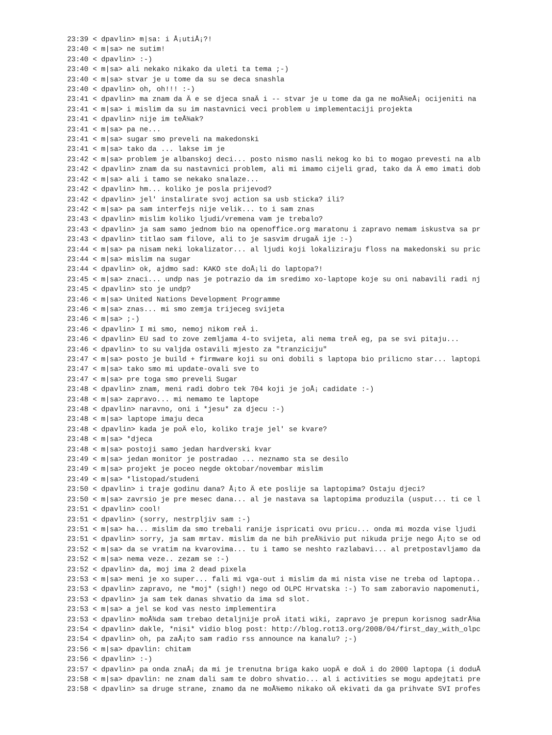23:39 < dpavlin> m|sa: i Å¡utiÅ¡?!
23:40 < m|sa> ne sutim!
23:40 < dpavlin> :-)
23:40 < m|sa> ali nekako nikako da uleti ta tema ;-)
23:40 < m|sa> stvar je u tome da su se deca snashla
23:40 < dpavlin> oh, oh!!! :-)
23:41 < dpavlin> ma znam da Ä e se djeca snaÄ i -- stvar je u tome da ga ne moÅ¾eÅ¡ ocijeniti na
23:41 < m|sa> i mislim da su im nastavnici veci problem u implementaciji projekta
23:41 < dpavlin> nije im teÅ¾ak?
23:41 < m|sa> pa ne...
23:41 < m|sa> sugar smo preveli na makedonski
23:41 < m|sa> tako da ... lakse im je
23:42 < m|sa> problem je albanskoj deci... posto nismo nasli nekog ko bi to mogao prevesti na alb
23:42 < dpavlin> znam da su nastavnici problem, ali mi imamo cijeli grad, tako da Ä emo imati dob
23:42 < m|sa> ali i tamo se nekako snalaze...
23:42 < dpavlin> hm... koliko je posla prijevod?
23:42 < dpavlin> jel' instalirate svoj action sa usb sticka? ili?
23:42 < m|sa> pa sam interfejs nije velik... to i sam znas
23:43 < dpavlin> mislim koliko ljudi/vremena vam je trebalo?
23:43 < dpavlin> ja sam samo jednom bio na openoffice.org maratonu i zapravo nemam iskustva sa pr
23:43 < dpavlin> titlao sam filove, ali to je sasvim drugaÄ ije :-)
23:44 < m|sa> pa nisam neki lokalizator... al ljudi koji lokaliziraju floss na makedonski su pric
23:44 < m|sa> mislim na sugar
23:44 < dpavlin> ok, ajdmo sad: KAKO ste doÅ¡li do laptopa?!
23:45 < m|sa> znaci... undp nas je potrazio da im sredimo xo-laptope koje su oni nabavili radi nj
23:45 < dpavlin> sto je undp?
23:46 < m|sa> United Nations Development Programme
23:46 < m|sa> znas... mi smo zemja trijeceg svijeta
23:46 < m|sa> ;-)
23:46 < dpavlin> I mi smo, nemoj nikom reÄ i.
23:46 < dpavlin> EU sad to zove zemljama 4-to svijeta, ali nema treÄ eg, pa se svi pitaju...
23:46 < dpavlin> to su valjda ostavili mjesto za "tranziciju"
23:47 < m|sa> posto je build + firmware koji su oni dobili s laptopa bio prilicno star... laptopi
23:47 < m|sa> tako smo mi update-ovali sve to
23:47 < m|sa> pre toga smo preveli Sugar
23:48 < dpavlin> znam, meni radi dobro tek 704 koji je joÅ¡ cadidate :-)
23:48 < m|sa> zapravo... mi nemamo te laptope
23:48 < dpavlin> naravno, oni i *jesu* za djecu :-)
23:48 < m|sa> laptope imaju deca
23:48 < dpavlin> kada je poÄ elo, koliko traje jel' se kvare?
23:48 < m|sa> *djeca
23:48 < m|sa> postoji samo jedan hardverski kvar
23:49 < m|sa> jedan monitor je postradao ... neznamo sta se desilo
23:49 < m|sa> projekt je poceo negde oktobar/novembar mislim
23:49 < m|sa> *listopad/studeni
23:50 < dpavlin> i traje godinu dana? Å¡to Ä ete poslije sa laptopima? Ostaju djeci?
23:50 < m|sa> zavrsio je pre mesec dana... al je nastava sa laptopima produzila (usput... ti ce l
23:51 < dpavlin> cool!
23:51 < dpavlin> (sorry, nestrpljiv sam :-)
23:51 < m|sa> ha... mislim da smo trebali ranije ispricati ovu pricu... onda mi mozda vise ljudi
23:51 < dpavlin> sorry, ja sam mrtav. mislim da ne bih preÅ¾ivio put nikuda prije nego Å¡to se od
23:52 < m|sa> da se vratim na kvarovima... tu i tamo se neshto razlabavi... al pretpostavljamo da
23:52 < m|sa> nema veze.. zezam se :-)
23:52 < dpavlin> da, moj ima 2 dead pixela
23:53 < m|sa> meni je xo super... fali mi vga-out i mislim da mi nista vise ne treba od laptopa..
23:53 < dpavlin> zapravo, ne *moj* (sigh!) nego od OLPC Hrvatska :-) To sam zaboravio napomenuti,
23:53 < dpavlin> ja sam tek danas shvatio da ima sd slot.
23:53 < m|sa> a jel se kod vas nesto implementira
23:53 < dpavlin> moÅ¾da sam trebao detaljnije proÄ itati wiki, zapravo je prepun korisnog sadrÅ¾a
23:54 < dpavlin> dakle, *nisi* vidio blog post: http://blog.rot13.org/2008/04/first_day_with_olpc
23:54 < dpavlin> oh, pa zaÅ¡to sam radio rss announce na kanalu? ;-)
23:56 < m|sa> dpavlin: chitam
23:56 < dpavlin> :-)
23:57 < dpavlin> pa onda znaÅ¡ da mi je trenutna briga kako uopÄ e doÄ i do 2000 laptopa (i doduÅ
23:58 < m|sa> dpavlin: ne znam dali sam te dobro shvatio... al i activities se mogu apdejtati pre
23:58 < dpavlin> sa druge strane, znamo da ne moÅ¾emo nikako oÄ ekivati da ga prihvate SVI profes